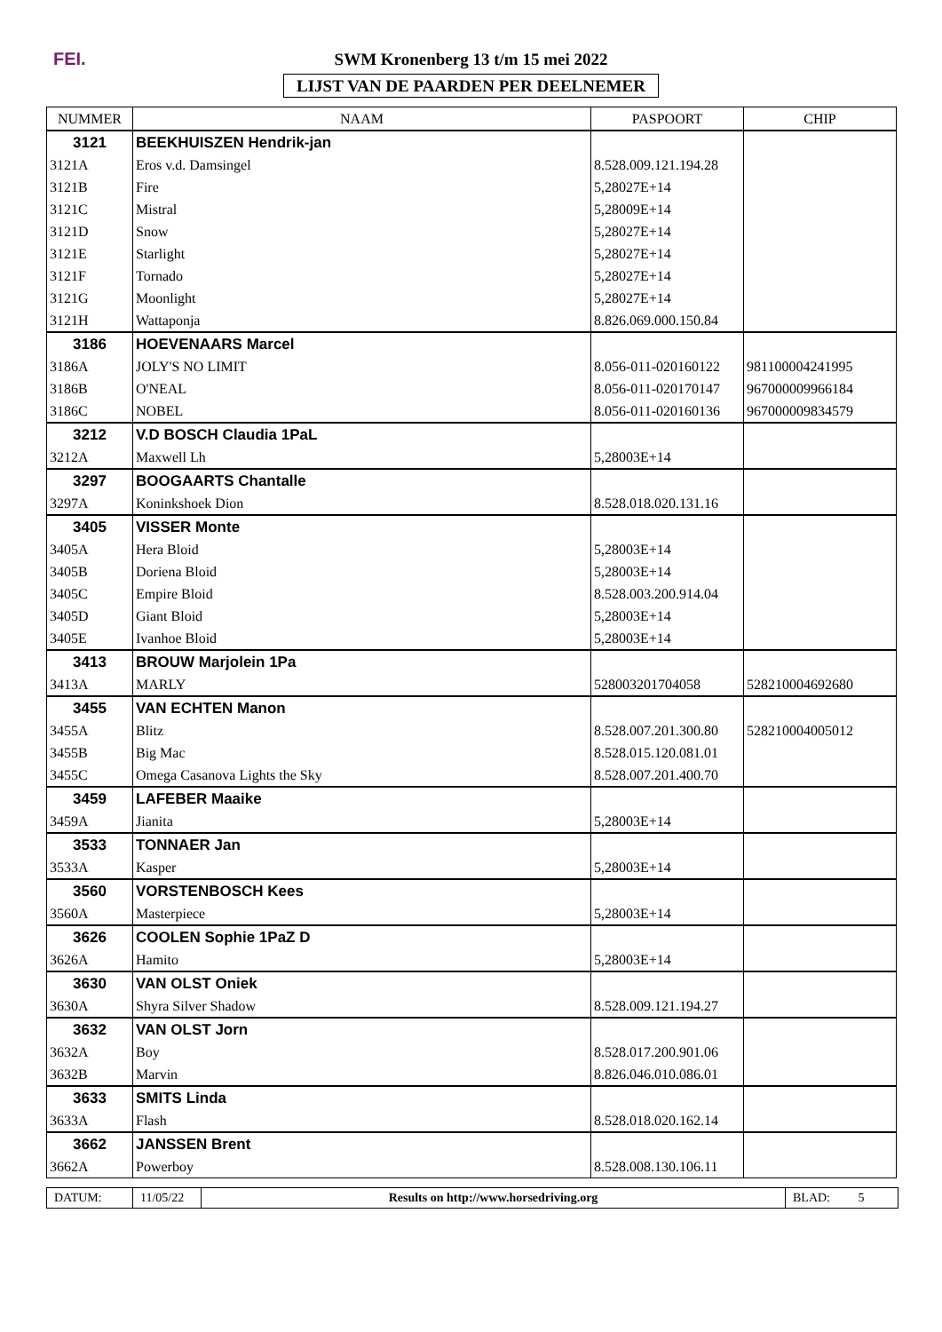FEI.
SWM Kronenberg 13 t/m 15 mei 2022
LIJST VAN DE PAARDEN PER DEELNEMER
| NUMMER | NAAM | PASPOORT | CHIP |
| --- | --- | --- | --- |
| 3121 | BEEKHUISZEN Hendrik-jan | | |
| 3121A | Eros v.d. Damsingel | 8.528.009.121.194.28 | |
| 3121B | Fire | 5,28027E+14 | |
| 3121C | Mistral | 5,28009E+14 | |
| 3121D | Snow | 5,28027E+14 | |
| 3121E | Starlight | 5,28027E+14 | |
| 3121F | Tornado | 5,28027E+14 | |
| 3121G | Moonlight | 5,28027E+14 | |
| 3121H | Wattaponja | 8.826.069.000.150.84 | |
| 3186 | HOEVENAARS Marcel | | |
| 3186A | JOLY'S NO LIMIT | 8.056-011-020160122 | 981100004241995 |
| 3186B | O'NEAL | 8.056-011-020170147 | 967000009966184 |
| 3186C | NOBEL | 8.056-011-020160136 | 967000009834579 |
| 3212 | V.D BOSCH Claudia 1PaL | | |
| 3212A | Maxwell Lh | 5,28003E+14 | |
| 3297 | BOOGAARTS Chantalle | | |
| 3297A | Koninkshoek Dion | 8.528.018.020.131.16 | |
| 3405 | VISSER Monte | | |
| 3405A | Hera Bloid | 5,28003E+14 | |
| 3405B | Doriena Bloid | 5,28003E+14 | |
| 3405C | Empire Bloid | 8.528.003.200.914.04 | |
| 3405D | Giant Bloid | 5,28003E+14 | |
| 3405E | Ivanhoe Bloid | 5,28003E+14 | |
| 3413 | BROUW Marjolein 1Pa | | |
| 3413A | MARLY | 528003201704058 | 528210004692680 |
| 3455 | VAN ECHTEN Manon | | |
| 3455A | Blitz | 8.528.007.201.300.80 | 528210004005012 |
| 3455B | Big Mac | 8.528.015.120.081.01 | |
| 3455C | Omega Casanova Lights the Sky | 8.528.007.201.400.70 | |
| 3459 | LAFEBER Maaike | | |
| 3459A | Jianita | 5,28003E+14 | |
| 3533 | TONNAER Jan | | |
| 3533A | Kasper | 5,28003E+14 | |
| 3560 | VORSTENBOSCH Kees | | |
| 3560A | Masterpiece | 5,28003E+14 | |
| 3626 | COOLEN Sophie 1PaZ D | | |
| 3626A | Hamito | 5,28003E+14 | |
| 3630 | VAN OLST Oniek | | |
| 3630A | Shyra Silver Shadow | 8.528.009.121.194.27 | |
| 3632 | VAN OLST Jorn | | |
| 3632A | Boy | 8.528.017.200.901.06 | |
| 3632B | Marvin | 8.826.046.010.086.01 | |
| 3633 | SMITS Linda | | |
| 3633A | Flash | 8.528.018.020.162.14 | |
| 3662 | JANSSEN Brent | | |
| 3662A | Powerboy | 8.528.008.130.106.11 | |
DATUM: 11/05/22
Results on http://www.horsedriving.org
BLAD: 5